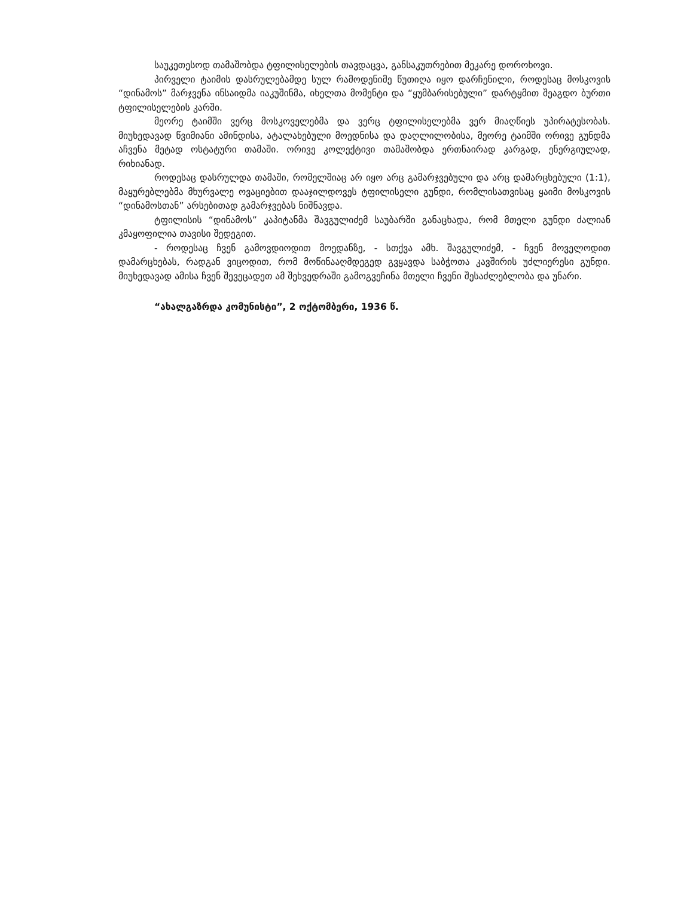საუკეთესოდ თამაშობდა ტფილისელების თავდაცვა, განსაკუთრებით მეკარე დოროხოვი.
პირველი ტაიმის დასრულებამდე სულ რამოდენიმე წუთიღა იყო დარჩენილი, როდესაც მოსკოვის “დინამოს” მარჯვენა ინსაიდმა იაკუშინმა, იხელთა მომენტი და “ყუმბარისებული” დარტყმით შეაგდო ბურთი ტფილისელების კარში.
მეორე ტაიმში ვერც მოსკოველებმა და ვერც ტფილისელებმა ვერ მიაღწიეს უპირატესობას. მიუხედავად წვიმიანი ამინდისა, ატალახებული მოედნისა და დაღლილობისა, მეორე ტაიმში ორივე გუნდმა აჩვენა მეტად ოსტატური თამაში. ორივე კოლექტივი თამაშობდა ერთნაირად კარგად, ენერგიულად, რიხიანად.
როდესაც დასრულდა თამაში, რომელშიაც არ იყო არც გამარჯვებული და არც დამარცხებული (1:1), მაყურებლებმა მხურვალე ოვაციებით დააჯილდოვეს ტფილისელი გუნდი, რომლისათვისაც ყაიმი მოსკოვის “დინამოსთან” არსებითად გამარჯვებას ნიშნავდა.
ტფილისის “დინამოს” კაპიტანმა შავგულიძემ საუბარში განაცხადა, რომ მთელი გუნდი ძალიან კმაყოფილია თავისი შედეგით.
- როდესაც ჩვენ გამოვდიოდით მოედანზე, - სთქვა ამხ. შავგულიძემ, - ჩვენ მოველოდით დამარცხებას, რადგან ვიცოდით, რომ მოწინააღმდეგედ გვყავდა საბჭოთა კავშირის უძლიერესი გუნდი. მიუხედავად ამისა ჩვენ შევეცადეთ ამ შეხვედრაში გამოგვეჩინა მთელი ჩვენი შესაძლებლობა და უნარი.
“ახალგაზრდა კომუნისტი”, 2 ოქტომბერი, 1936 წ.